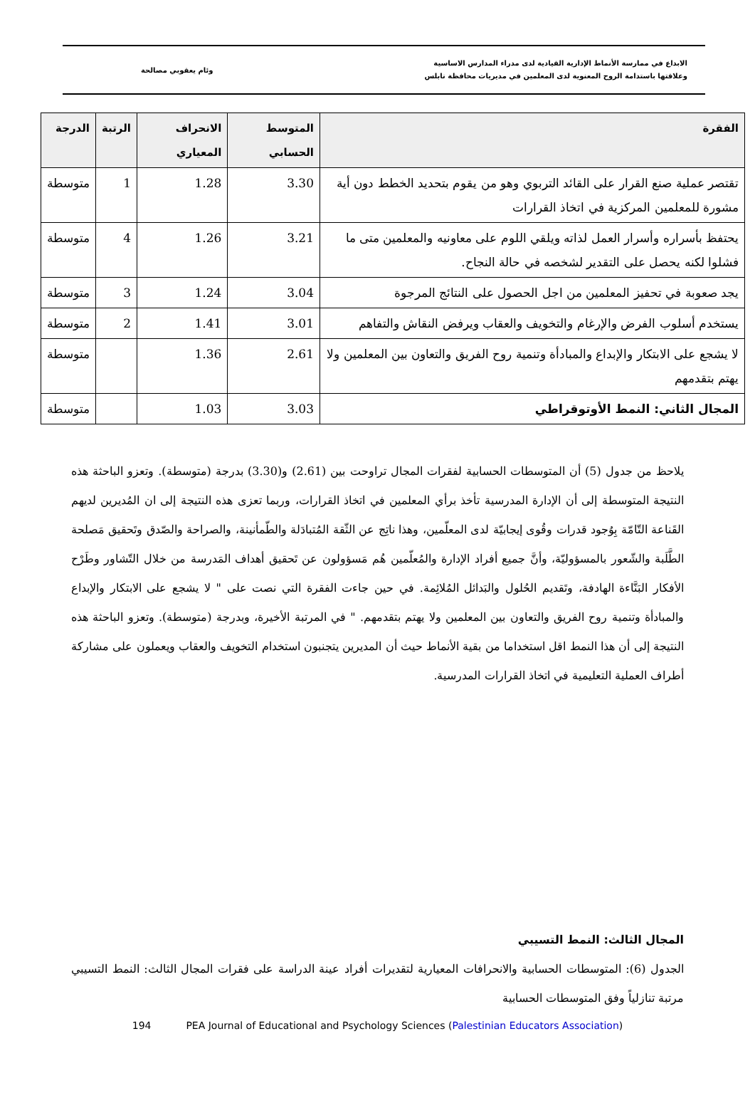الابداع في ممارسة الأنماط الإدارية القيادية لدى مدراء المدارس الاساسية
وعلاقتها باستدامة الروح المعنوية لدى المعلمين في مديريات محافظة نابلس
وئام يعقوبي مصالحة
| الفقرة | المتوسط الحسابي | الانحراف المعياري | الرتبة | الدرجة |
| --- | --- | --- | --- | --- |
| تقتصر عملية صنع القرار على القائد التربوي وهو من يقوم بتحديد الخطط دون أية مشورة للمعلمين المركزية في اتخاذ القرارات | 3.30 | 1.28 | 1 | متوسطة |
| يحتفظ بأسراره وأسرار العمل لذاته ويلقي اللوم على معاونيه والمعلمين متى ما فشلوا لكنه يحصل على التقدير لشخصه في حالة النجاح. | 3.21 | 1.26 | 4 | متوسطة |
| يجد صعوبة في تحفيز المعلمين من اجل الحصول على النتائج المرجوة | 3.04 | 1.24 | 3 | متوسطة |
| يستخدم أسلوب الفرض والإرغام والتخويف والعقاب ويرفض النقاش والتفاهم | 3.01 | 1.41 | 2 | متوسطة |
| لا يشجع على الابتكار والإبداع والمبادأة وتنمية روح الفريق والتعاون بين المعلمين ولا يهتم بتقدمهم | 2.61 | 1.36 | | متوسطة |
| المجال الثاني: النمط الأوتوقراطي | 3.03 | 1.03 | | متوسطة |
يلاحظ من جدول (5) أن المتوسطات الحسابية لفقرات المجال تراوحت بين (2.61) و(3.30) بدرجة (متوسطة). وتعزو الباحثة هذه النتيجة المتوسطة إلى أن الإدارة المدرسية تأخذ برأي المعلمين في اتخاذ القرارات، وربما تعزى هذه النتيجة إلى ان المُديرين لديهم القَناعة التّامّة بِوُجود قدرات وقُوى إيجابيّة لدى المعلّمين، وهذا ناتِج عن الثّقة المُتبادَلة والطّمأنينة، والصراحة والصّدق وتَحقيق مَصلحة الطَّلَبة والشّعور بالمسؤوليّة، وأنَّ جميع أفراد الإدارة والمُعلّمين هُم مَسؤولون عن تَحقيق أهداف المَدرسة من خلال التّشاور وطَرْح الأفكار البَنَّاءة الهادفة، وتَقديم الحُلول والبَدائل المُلائِمة. في حين جاءت الفقرة التي نصت على " لا يشجع على الابتكار والإبداع والمبادأة وتنمية روح الفريق والتعاون بين المعلمين ولا يهتم بتقدمهم. " في المرتبة الأخيرة، وبدرجة (متوسطة). وتعزو الباحثة هذه النتيجة إلى أن هذا النمط اقل استخداما من بقية الأنماط حيث أن المديرين يتجنبون استخدام التخويف والعقاب ويعملون على مشاركة أطراف العملية التعليمية في اتخاذ القرارات المدرسية.
المجال الثالث: النمط التسيبي
الجدول (6): المتوسطات الحسابية والانحرافات المعيارية لتقديرات أفراد عينة الدراسة على فقرات المجال الثالث: النمط التسيبي مرتبة تنازلياً وفق المتوسطات الحسابية
194 PEA Journal of Educational and Psychology Sciences (Palestinian Educators Association)